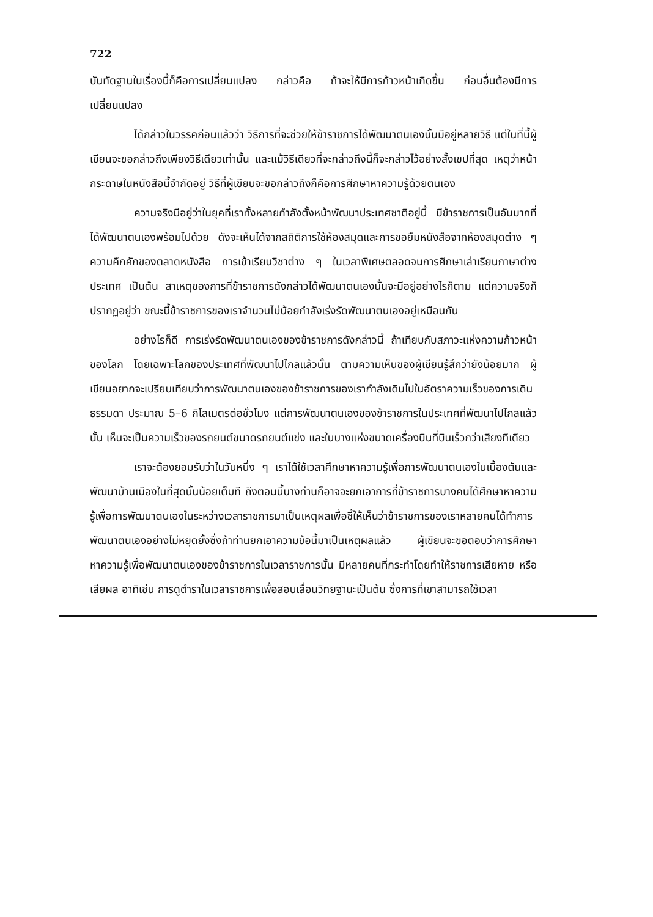722
บันทัดฐานในเรื่องนี้ก็คือการเปลี่ยนแปลง กล่าวคือ ถ้าจะให้มีการก้าวหน้าเกิดขึ้น ก่อนอื่นต้องมีการเปลี่ยนแปลง
ได้กล่าวในวรรคก่อนแล้วว่า วิธีการที่จะช่วยให้ข้าราชการได้พัฒนาตนเองนั้นมีอยู่หลายวิธี แต่ในที่นี้ผู้เขียนจะขอกล่าวถึงเพียงวิธีเดียวเท่านั้น และแม้วิธีเดียวที่จะกล่าวถึงนี้ก็จะกล่าวไว้อย่างสั้งเขปที่สุด เหตุว่าหน้ากระดาษในหนังสือนี้จำกัดอยู่ วิธีที่ผู้เขียนจะขอกล่าวถึงก็คือการศึกษาหาความรู้ด้วยตนเอง
ความจริงมีอยู่ว่าในยุคที่เราทั้งหลายกำลังตั้งหน้าพัฒนาประเทศชาติอยู่นี้ มีข้าราชการเป็นอันมากที่ได้พัฒนาตนเองพร้อมไปด้วย ดังจะเห็นได้จากสถิติการใช้ห้องสมุดและการขอยืมหนังสือจากห้องสมุดต่าง ๆ ความคึกคักของตลาดหนังสือ การเข้าเรียนวิชาต่าง ๆ ในเวลาพิเศษตลอดจนการศึกษาเล่าเรียนภาษาต่างประเทศ เป็นต้น สาเหตุของการที่ข้าราชการดังกล่าวได้พัฒนาตนเองนั้นจะมีอยู่อย่างไรก็ตาม แต่ความจริงก็ปรากฏอยู่ว่า ขณะนี้ข้าราชการของเราจำนวนไม่น้อยกำลังเร่งรัดพัฒนาตนเองอยู่เหมือนกัน
อย่างไรก็ดี การเร่งรัดพัฒนาตนเองของข้าราชการดังกล่าวนี้ ถ้าเทียบกับสภาวะแห่งความก้าวหน้าของโลก โดยเฉพาะโลกของประเทศที่พัฒนาไปไกลแล้วนั้น ตามความเห็นของผู้เขียนรู้สึกว่ายังน้อยมาก ผู้เขียนอยากจะเปรียบเทียบว่าการพัฒนาตนเองของข้าราชการของเรากำลังเดินไปในอัตราความเร็วของการเดินธรรมดา ประมาณ 5–6 กิโลเมตรต่อชั่วโมง แต่การพัฒนาตนเองของข้าราชการในประเทศที่พัฒนาไปไกลแล้วนั้น เห็นจะเป็นความเร็วของรถยนต์ขนาดรถยนต์แข่ง และในบางแห่งขนาดเครื่องบินที่บินเร็วกว่าเสียงทีเดียว
เราจะต้องยอมรับว่าในวันหนึ่ง ๆ เราได้ใช้เวลาศึกษาหาความรู้เพื่อการพัฒนาตนเองในเบื้องต้นและพัฒนาบ้านเมืองในที่สุดนั้นน้อยเต็มที ถึงตอนนี้บางท่านก็อาจจะยกเอาการที่ข้าราชการบางคนได้ศึกษาหาความรู้เพื่อการพัฒนาตนเองในระหว่างเวลาราชการมาเป็นเหตุผลเพื่อชี้ให้เห็นว่าข้าราชการของเราหลายคนได้ทำการพัฒนาตนเองอย่างไม่หยุดยั้งซึ่งถ้าท่านยกเอาความข้อนี้มาเป็นเหตุผลแล้ว ผู้เขียนจะขอตอบว่าการศึกษาหาความรู้เพื่อพัฒนาตนเองของข้าราชการในเวลาราชการนั้น มีหลายคนที่กระทำโดยทำให้ราชการเสียหาย หรือเสียผล อาทิเช่น การดูตำราในเวลาราชการเพื่อสอบเลื่อนวิทยฐานะเป็นต้น ซึ่งการที่เขาสามารถใช้เวลา